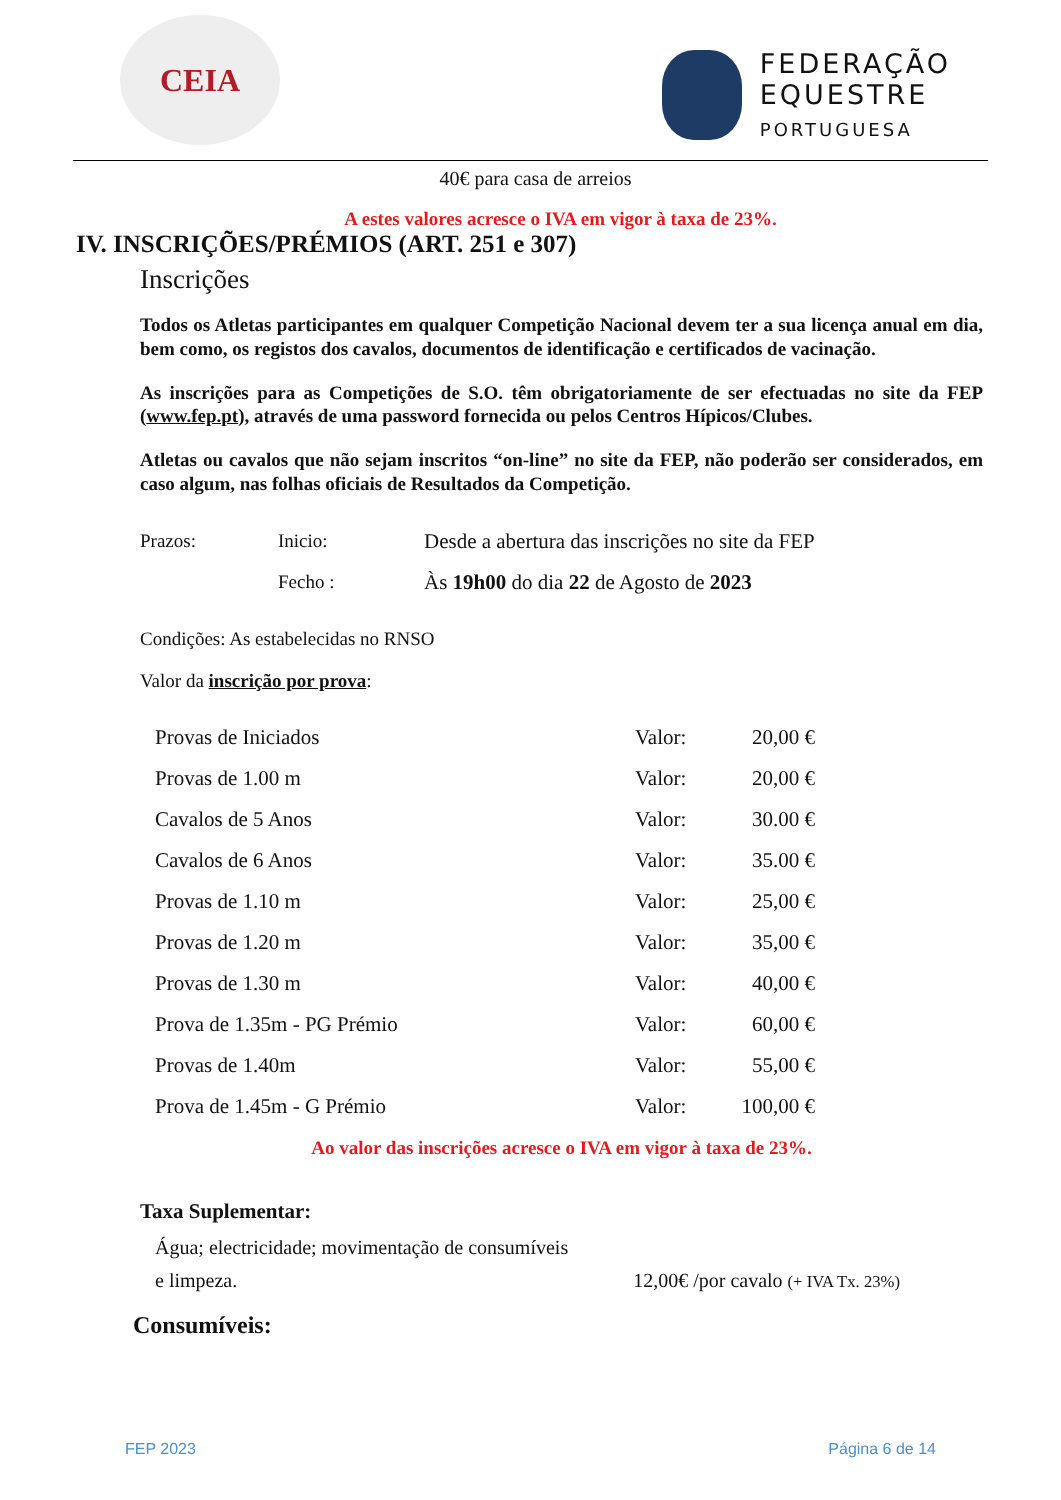CEIA
FEDERAÇÃO
EQUESTRE
PORTUGUESA
40€ para casa de arreios
A estes valores acresce o IVA em vigor à taxa de 23%.
IV. INSCRIÇÕES/PRÉMIOS (ART. 251 e 307)
Inscrições
Todos os Atletas participantes em qualquer Competição Nacional devem ter a sua licença anual em dia, bem como, os registos dos cavalos, documentos de identificação e certificados de vacinação.
As inscrições para as Competições de S.O. têm obrigatoriamente de ser efectuadas no site da FEP (www.fep.pt), através de uma password fornecida ou pelos Centros Hípicos/Clubes.
Atletas ou cavalos que não sejam inscritos “on-line” no site da FEP, não poderão ser considerados, em caso algum, nas folhas oficiais de Resultados da Competição.
| Prazos: | Inicio: | Desde a abertura das inscrições no site da FEP |
| | Fecho : | Às 19h00 do dia 22 de Agosto de 2023 |
Condições: As estabelecidas no RNSO
Valor da inscrição por prova:
| Provas de Iniciados | Valor: | 20,00 € |
| Provas de 1.00 m | Valor: | 20,00 € |
| Cavalos de 5 Anos | Valor: | 30.00 € |
| Cavalos de 6 Anos | Valor: | 35.00 € |
| Provas de 1.10 m | Valor: | 25,00 € |
| Provas de 1.20 m | Valor: | 35,00 € |
| Provas de 1.30 m | Valor: | 40,00 € |
| Prova de 1.35m - PG Prémio | Valor: | 60,00 € |
| Provas de 1.40m | Valor: | 55,00 € |
| Prova de 1.45m - G Prémio | Valor: | 100,00 € |
Ao valor das inscrições acresce o IVA em vigor à taxa de 23%.
Taxa Suplementar:
Água; electricidade; movimentação de consumíveis
e limpeza. 12,00€ /por cavalo (+ IVA Tx. 23%)
Consumíveis:
FEP 2023 Página 6 de 14